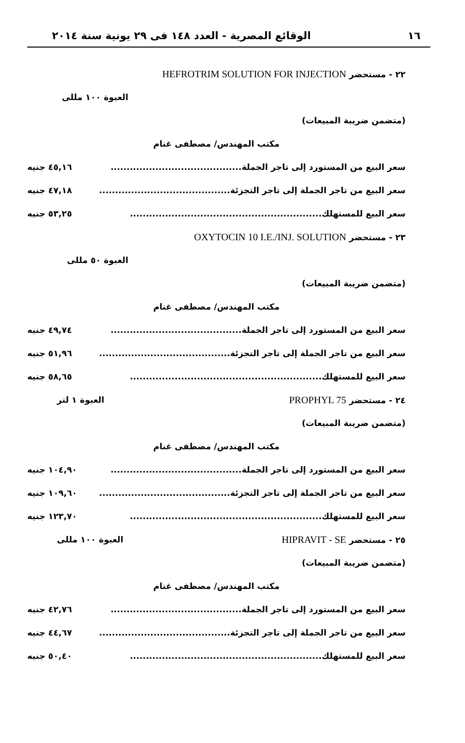١٦ الوقائع المصرية - العدد ١٤٨ فى ٢٩ يونية سنة ٢٠١٤
٢٢ - مستحضر HEFROTRIM SOLUTION FOR INJECTION
العبوة ١٠٠ مللى
(متضمن ضريبة المبيعات)
مكتب المهندس/ مصطفى غنام
سعر البيع من المستورد إلى تاجر الجملة ......................................... ٤٥,١٦ جنيه
سعر البيع من تاجر الجملة إلى تاجر التجزئة ......................................... ٤٧,١٨ جنيه
سعر البيع للمستهلك ............................................................ ٥٣,٢٥ جنيه
٢٣ - مستحضر OXYTOCIN 10 I.E./INJ. SOLUTION
العبوة ٥٠ مللى
(متضمن ضريبة المبيعات)
مكتب المهندس/ مصطفى غنام
سعر البيع من المستورد إلى تاجر الجملة ......................................... ٤٩,٧٤ جنيه
سعر البيع من تاجر الجملة إلى تاجر التجزئة ......................................... ٥١,٩٦ جنيه
سعر البيع للمستهلك ............................................................ ٥٨,٦٥ جنيه
٢٤ - مستحضر PROPHYL 75 العبوة ١ لتر
(متضمن ضريبة المبيعات)
مكتب المهندس/ مصطفى غنام
سعر البيع من المستورد إلى تاجر الجملة ......................................... ١٠٤,٩٠ جنيه
سعر البيع من تاجر الجملة إلى تاجر التجزئة ......................................... ١٠٩,٦٠ جنيه
سعر البيع للمستهلك ............................................................ ١٢٣,٧٠ جنيه
٢٥ - مستحضر HIPRAVIT - SE العبوة ١٠٠ مللى
(متضمن ضريبة المبيعات)
مكتب المهندس/ مصطفى غنام
سعر البيع من المستورد إلى تاجر الجملة ......................................... ٤٢,٧٦ جنيه
سعر البيع من تاجر الجملة إلى تاجر التجزئة ......................................... ٤٤,٦٧ جنيه
سعر البيع للمستهلك ............................................................ ٥٠,٤٠ جنيه